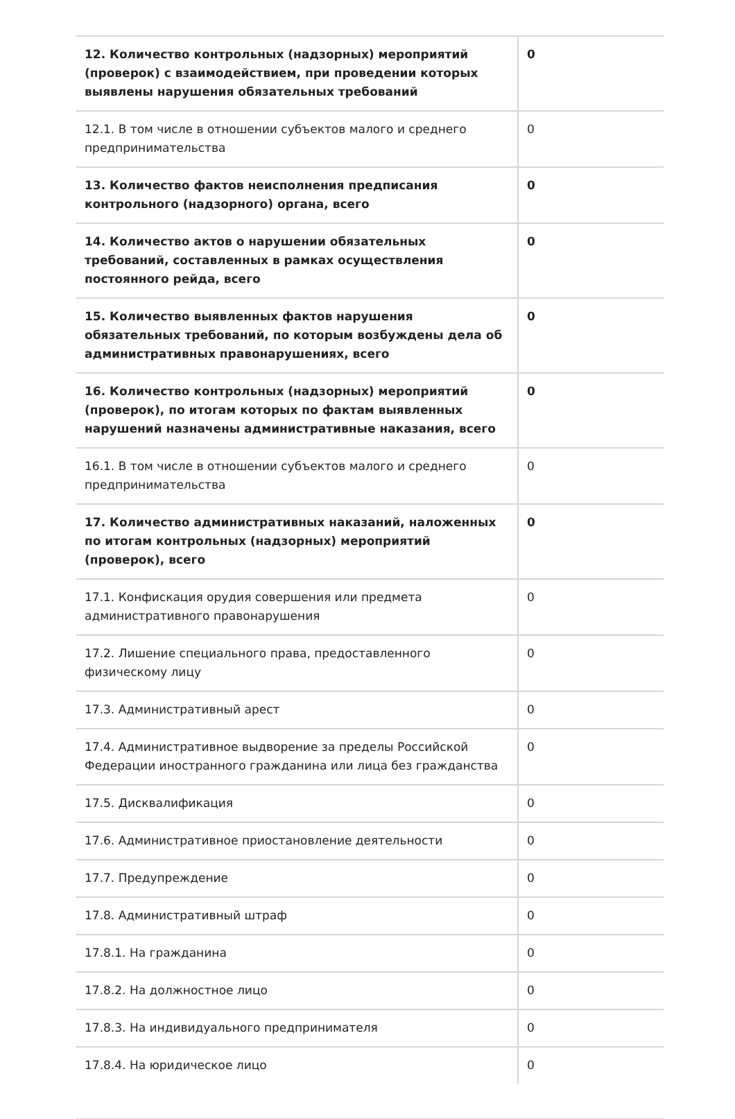| 12. Количество контрольных (надзорных) мероприятий (проверок) с взаимодействием, при проведении которых выявлены нарушения обязательных требований | 0 |
| 12.1. В том числе в отношении субъектов малого и среднего предпринимательства | 0 |
| 13. Количество фактов неисполнения предписания контрольного (надзорного) органа, всего | 0 |
| 14. Количество актов о нарушении обязательных требований, составленных в рамках осуществления постоянного рейда, всего | 0 |
| 15. Количество выявленных фактов нарушения обязательных требований, по которым возбуждены дела об административных правонарушениях, всего | 0 |
| 16. Количество контрольных (надзорных) мероприятий (проверок), по итогам которых по фактам выявленных нарушений назначены административные наказания, всего | 0 |
| 16.1. В том числе в отношении субъектов малого и среднего предпринимательства | 0 |
| 17. Количество административных наказаний, наложенных по итогам контрольных (надзорных) мероприятий (проверок), всего | 0 |
| 17.1. Конфискация орудия совершения или предмета административного правонарушения | 0 |
| 17.2. Лишение специального права, предоставленного физическому лицу | 0 |
| 17.3. Административный арест | 0 |
| 17.4. Административное выдворение за пределы Российской Федерации иностранного гражданина или лица без гражданства | 0 |
| 17.5. Дисквалификация | 0 |
| 17.6. Административное приостановление деятельности | 0 |
| 17.7. Предупреждение | 0 |
| 17.8. Административный штраф | 0 |
| 17.8.1. На гражданина | 0 |
| 17.8.2. На должностное лицо | 0 |
| 17.8.3. На индивидуального предпринимателя | 0 |
| 17.8.4. На юридическое лицо | 0 |